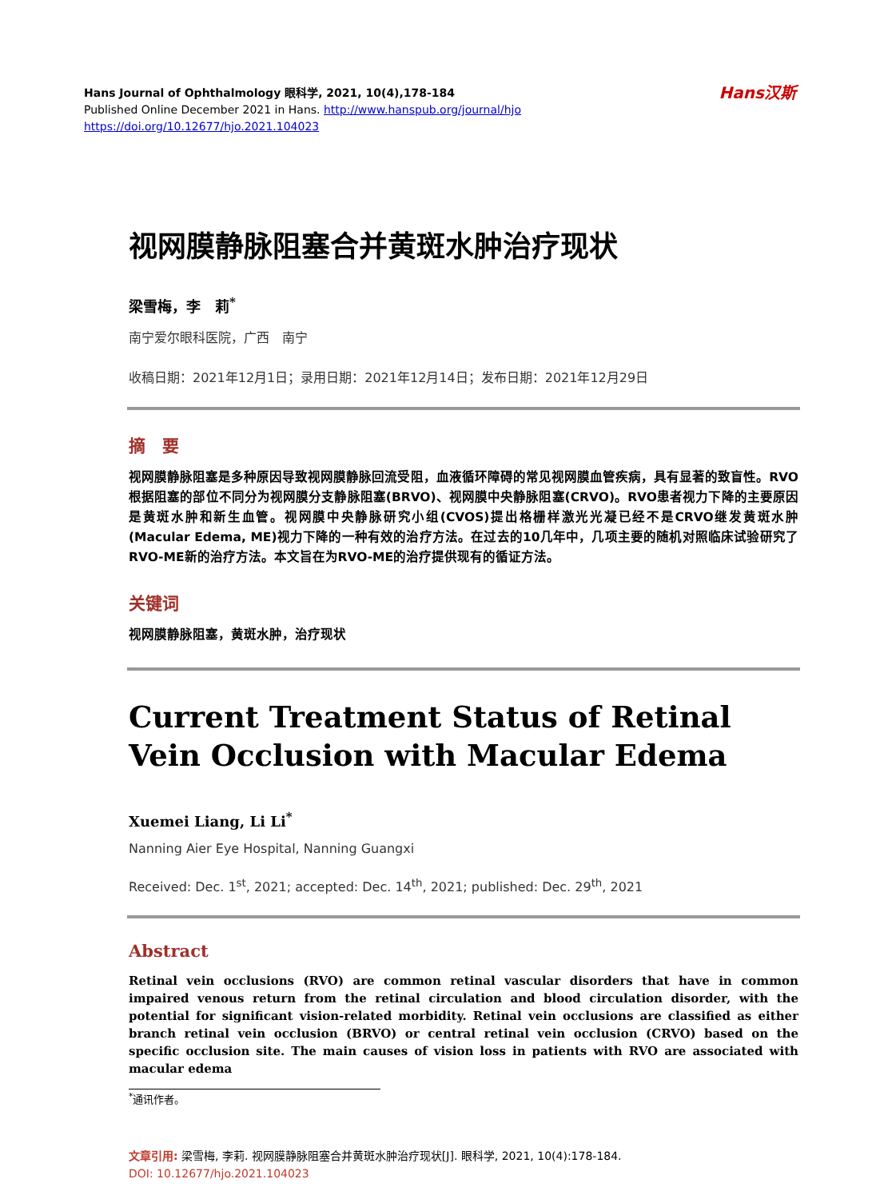Hans汉斯
Hans Journal of Ophthalmology 眼科学, 2021, 10(4),178-184
Published Online December 2021 in Hans. http://www.hanspub.org/journal/hjo
https://doi.org/10.12677/hjo.2021.104023
视网膜静脉阻塞合并黄斑水肿治疗现状
梁雪梅，李　莉<sup>*</sup>
南宁爱尔眼科医院，广西　南宁
收稿日期：2021年12月1日；录用日期：2021年12月14日；发布日期：2021年12月29日
摘　要
视网膜静脉阻塞是多种原因导致视网膜静脉回流受阻，血液循环障碍的常见视网膜血管疾病，具有显著的致盲性。RVO根据阻塞的部位不同分为视网膜分支静脉阻塞(BRVO)、视网膜中央静脉阻塞(CRVO)。RVO患者视力下降的主要原因是黄斑水肿和新生血管。视网膜中央静脉研究小组(CVOS)提出格栅样激光光凝已经不是CRVO继发黄斑水肿(Macular Edema, ME)视力下降的一种有效的治疗方法。在过去的10几年中，几项主要的随机对照临床试验研究了RVO-ME新的治疗方法。本文旨在为RVO-ME的治疗提供现有的循证方法。
关键词
视网膜静脉阻塞，黄斑水肿，治疗现状
Current Treatment Status of Retinal Vein Occlusion with Macular Edema
Xuemei Liang, Li Li<sup>*</sup>
Nanning Aier Eye Hospital, Nanning Guangxi
Received: Dec. 1<sup>st</sup>, 2021; accepted: Dec. 14<sup>th</sup>, 2021; published: Dec. 29<sup>th</sup>, 2021
Abstract
Retinal vein occlusions (RVO) are common retinal vascular disorders that have in common impaired venous return from the retinal circulation and blood circulation disorder, with the potential for significant vision-related morbidity. Retinal vein occlusions are classified as either branch retinal vein occlusion (BRVO) or central retinal vein occlusion (CRVO) based on the specific occlusion site. The main causes of vision loss in patients with RVO are associated with macular edema
<sup>*</sup> 通讯作者。
文章引用: 梁雪梅, 李莉. 视网膜静脉阻塞合并黄斑水肿治疗现状[J]. 眼科学, 2021, 10(4):178-184.
DOI: 10.12677/hjo.2021.104023